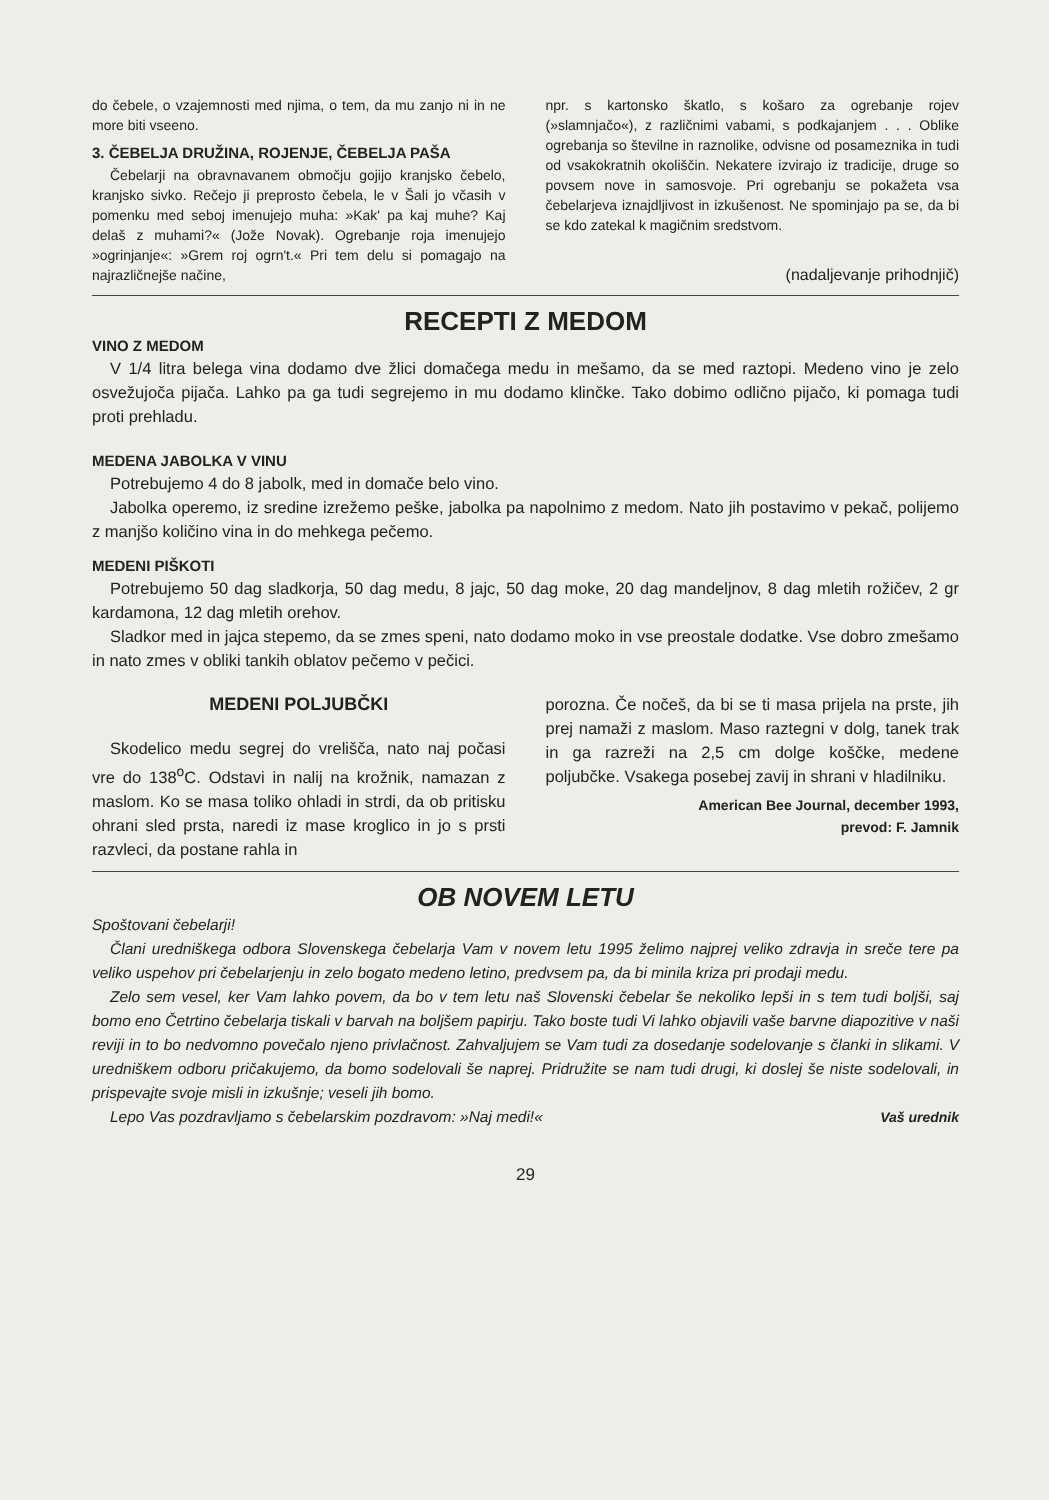do čebele, o vzajemnosti med njima, o tem, da mu zanjo ni in ne more biti vseeno.
3. ČEBELJA DRUŽINA, ROJENJE, ČEBELJA PAŠA
Čebelarji na obravnavanem območju gojijo kranjsko čebelo, kranjsko sivko. Rečejo ji preprosto čebela, le v Šali jo včasih v pomenku med seboj imenujejo muha: »Kak' pa kaj muhe? Kaj delaš z muhami?« (Jože Novak). Ogrebanje roja imenujejo »ogrinjanje«: »Grem roj ogrn't.« Pri tem delu si pomagajo na najrazličnejše načine,
npr. s kartonsko škatlo, s košaro za ogrebanje rojev (»slamnjačo«), z različnimi vabami, s podkajanjem . . . Oblike ogrebanja so številne in raznolike, odvisne od posameznika in tudi od vsakokratnih okoliščin. Nekatere izvirajo iz tradicije, druge so povsem nove in samosvoje. Pri ogrebanju se pokažeta vsa čebelarjeva iznajdljivost in izkušenost. Ne spominjajo pa se, da bi se kdo zatekal k magičnim sredstvom.
(nadaljevanje prihodnjič)
RECEPTI Z MEDOM
VINO Z MEDOM
V 1/4 litra belega vina dodamo dve žlici domačega medu in mešamo, da se med raztopi. Medeno vino je zelo osvežujoča pijača. Lahko pa ga tudi segrejemo in mu dodamo klinčke. Tako dobimo odlično pijačo, ki pomaga tudi proti prehladu.
MEDENA JABOLKA V VINU
Potrebujemo 4 do 8 jabolk, med in domače belo vino.
Jabolka operemo, iz sredine izrežemo peške, jabolka pa napolnimo z medom. Nato jih postavimo v pekač, polijemo z manjšo količino vina in do mehkega pečemo.
MEDENI PIŠKOTI
Potrebujemo 50 dag sladkorja, 50 dag medu, 8 jajc, 50 dag moke, 20 dag mandeljnov, 8 dag mletih rožičev, 2 gr kardamona, 12 dag mletih orehov.
Sladkor med in jajca stepemo, da se zmes speni, nato dodamo moko in vse preostale dodatke. Vse dobro zmešamo in nato zmes v obliki tankih oblatov pečemo v pečici.
MEDENI POLJUBČKI
Skodelico medu segrej do vrelišča, nato naj počasi vre do 138<sup>o</sup>C. Odstavi in nalij na krožnik, namazan z maslom. Ko se masa toliko ohladi in strdi, da ob pritisku ohrani sled prsta, naredi iz mase kroglico in jo s prsti razvleci, da postane rahla in
porozna. Če nočeš, da bi se ti masa prijela na prste, jih prej namaži z maslom. Maso raztegni v dolg, tanek trak in ga razreži na 2,5 cm dolge koščke, medene poljubčke. Vsakega posebej zavij in shrani v hladilniku.
American Bee Journal, december 1993,
prevod: F. Jamnik
OB NOVEM LETU
Spoštovani čebelarji!
Člani uredniškega odbora Slovenskega čebelarja Vam v novem letu 1995 želimo najprej veliko zdravja in sreče tere pa veliko uspehov pri čebelarjenju in zelo bogato medeno letino, predvsem pa, da bi minila kriza pri prodaji medu.
Zelo sem vesel, ker Vam lahko povem, da bo v tem letu naš Slovenski čebelar še nekoliko lepši in s tem tudi boljši, saj bomo eno Četrtino čebelarja tiskali v barvah na boljšem papirju. Tako boste tudi Vi lahko objavili vaše barvne diapozitive v naši reviji in to bo nedvomno povečalo njeno privlačnost. Zahvaljujem se Vam tudi za dosedanje sodelovanje s članki in slikami. V uredniškem odboru pričakujemo, da bomo sodelovali še naprej. Pridružite se nam tudi drugi, ki doslej še niste sodelovali, in prispevajte svoje misli in izkušnje; veseli jih bomo.
Lepo Vas pozdravljamo s čebelarskim pozdravom: »Naj medi!« Vaš urednik
29